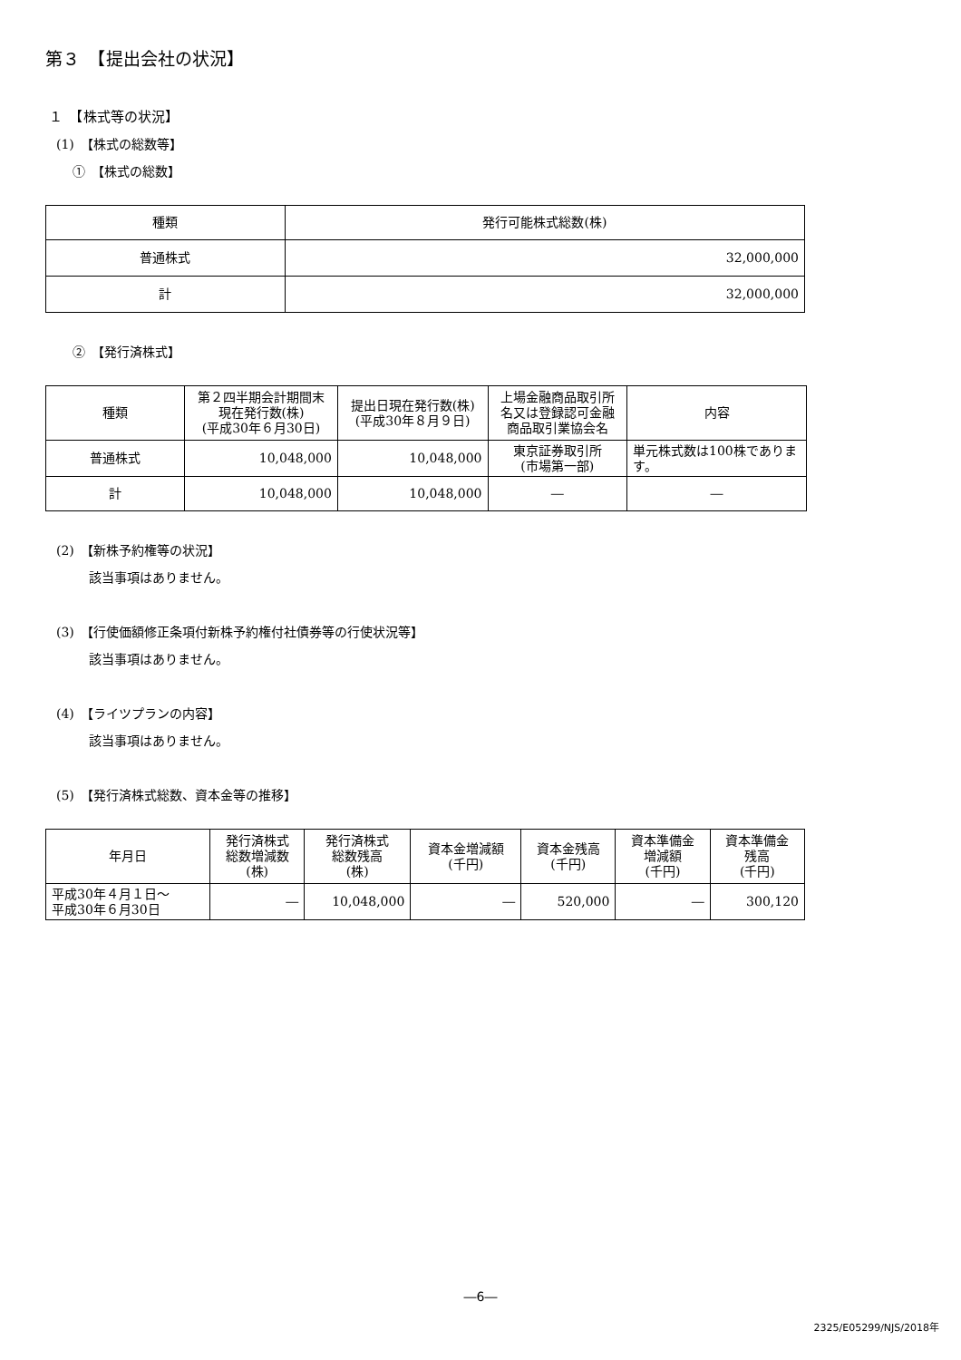第３　【提出会社の状況】
１　【株式等の状況】
(1)　【株式の総数等】
①　【株式の総数】
| 種類 | 発行可能株式総数(株) |
| --- | --- |
| 普通株式 | 32,000,000 |
| 計 | 32,000,000 |
②　【発行済株式】
| 種類 | 第２四半期会計期間末 現在発行数(株) (平成30年６月30日) | 提出日現在発行数(株) (平成30年８月９日) | 上場金融商品取引所 名又は登録認可金融 商品取引業協会名 | 内容 |
| --- | --- | --- | --- | --- |
| 普通株式 | 10,048,000 | 10,048,000 | 東京証券取引所 (市場第一部) | 単元株式数は100株であります。 |
| 計 | 10,048,000 | 10,048,000 | ― | ― |
(2)　【新株予約権等の状況】
該当事項はありません。
(3)　【行使価額修正条項付新株予約権付社債券等の行使状況等】
該当事項はありません。
(4)　【ライツプランの内容】
該当事項はありません。
(5)　【発行済株式総数、資本金等の推移】
| 年月日 | 発行済株式 総数増減数 (株) | 発行済株式 総数残高 (株) | 資本金増減額 (千円) | 資本金残高 (千円) | 資本準備金 増減額 (千円) | 資本準備金 残高 (千円) |
| --- | --- | --- | --- | --- | --- | --- |
| 平成30年４月１日～ 平成30年６月30日 | ― | 10,048,000 | ― | 520,000 | ― | 300,120 |
―6―
2325/E05299/NJS/2018年